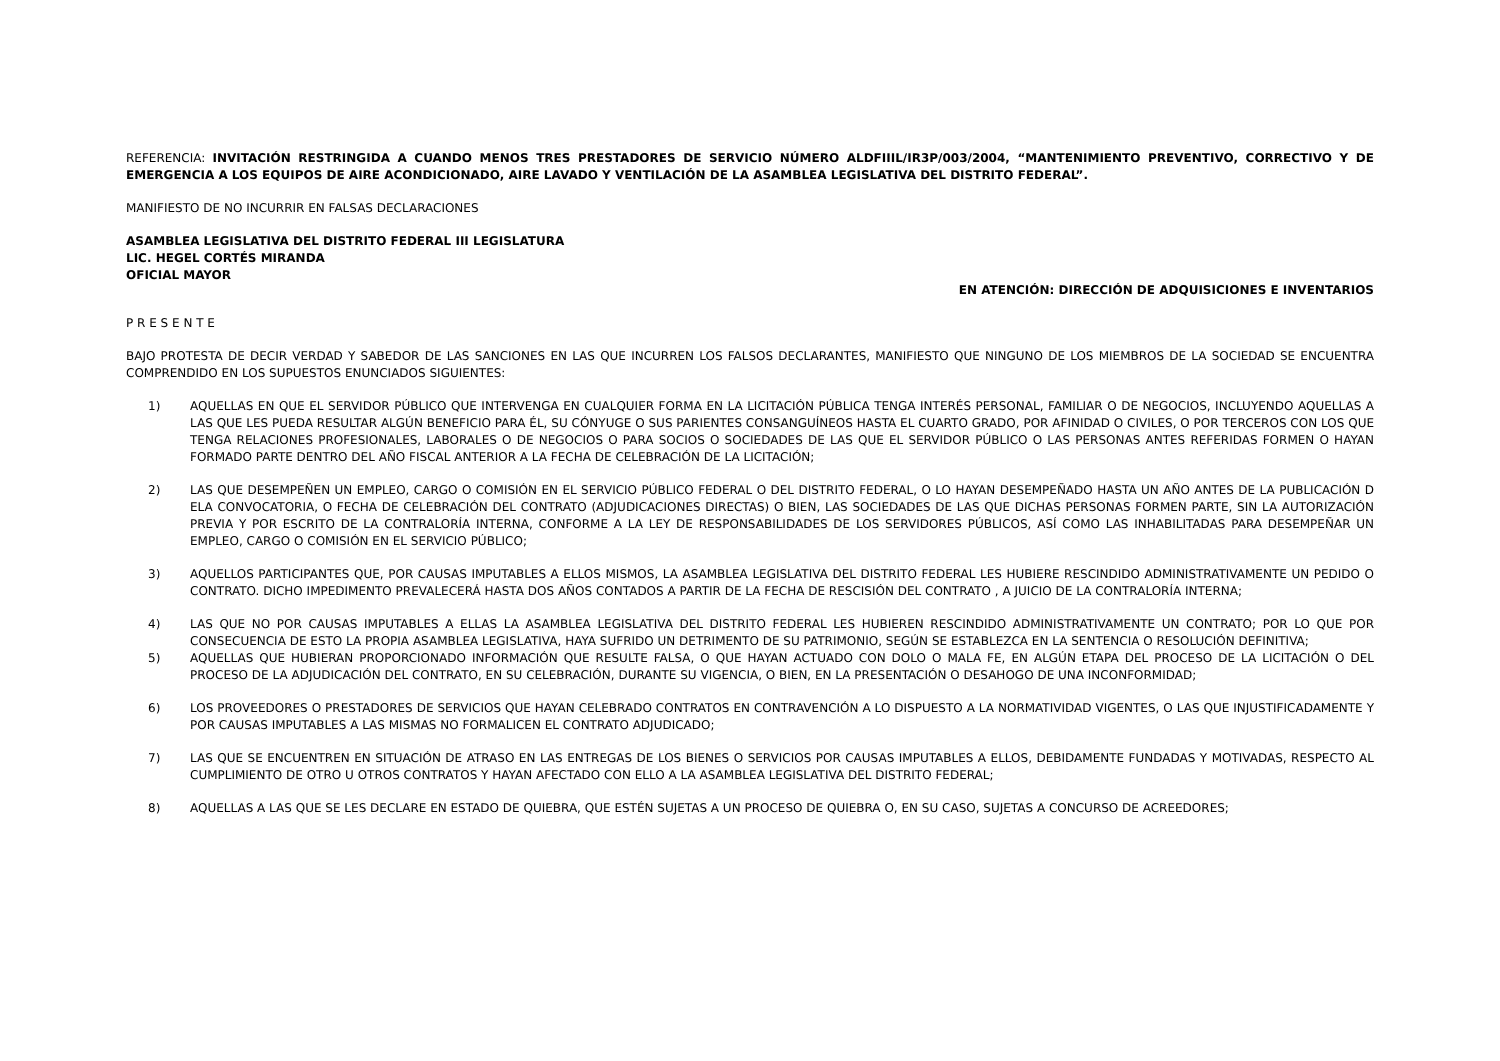REFERENCIA: INVITACIÓN RESTRINGIDA A CUANDO MENOS TRES PRESTADORES DE SERVICIO NÚMERO ALDFIIIL/IR3P/003/2004, “MANTENIMIENTO PREVENTIVO, CORRECTIVO Y DE EMERGENCIA A LOS EQUIPOS DE AIRE ACONDICIONADO, AIRE LAVADO Y VENTILACIÓN DE LA ASAMBLEA LEGISLATIVA DEL DISTRITO FEDERAL”.
MANIFIESTO DE NO INCURRIR EN FALSAS DECLARACIONES
ASAMBLEA LEGISLATIVA DEL DISTRITO FEDERAL III LEGISLATURA
LIC. HEGEL CORTÉS MIRANDA
OFICIAL MAYOR
EN ATENCIÓN: DIRECCIÓN DE ADQUISICIONES E INVENTARIOS
P R E S E N T E
BAJO PROTESTA DE DECIR VERDAD Y SABEDOR DE LAS SANCIONES EN LAS QUE INCURREN LOS FALSOS DECLARANTES, MANIFIESTO QUE NINGUNO DE LOS MIEMBROS DE LA SOCIEDAD SE ENCUENTRA COMPRENDIDO EN LOS SUPUESTOS ENUNCIADOS SIGUIENTES:
1) AQUELLAS EN QUE EL SERVIDOR PÚBLICO QUE INTERVENGA EN CUALQUIER FORMA EN LA LICITACIÓN PÚBLICA TENGA INTERÉS PERSONAL, FAMILIAR O DE NEGOCIOS, INCLUYENDO AQUELLAS A LAS QUE LES PUEDA RESULTAR ALGÚN BENEFICIO PARA ÉL, SU CÓNYUGE O SUS PARIENTES CONSANGUÍNEOS HASTA EL CUARTO GRADO, POR AFINIDAD O CIVILES, O POR TERCEROS CON LOS QUE TENGA RELACIONES PROFESIONALES, LABORALES O DE NEGOCIOS O PARA SOCIOS O SOCIEDADES DE LAS QUE EL SERVIDOR PÚBLICO O LAS PERSONAS ANTES REFERIDAS FORMEN O HAYAN FORMADO PARTE DENTRO DEL AÑO FISCAL ANTERIOR A LA FECHA DE CELEBRACIÓN DE LA LICITACIÓN;
2) LAS QUE DESEMPEÑEN UN EMPLEO, CARGO O COMISIÓN EN EL SERVICIO PÚBLICO FEDERAL O DEL DISTRITO FEDERAL, O LO HAYAN DESEMPEÑADO HASTA UN AÑO ANTES DE LA PUBLICACIÓN D ELA CONVOCATORIA, O FECHA DE CELEBRACIÓN DEL CONTRATO (ADJUDICACIONES DIRECTAS) O BIEN, LAS SOCIEDADES DE LAS QUE DICHAS PERSONAS FORMEN PARTE, SIN LA AUTORIZACIÓN PREVIA Y POR ESCRITO DE LA CONTRALORÍA INTERNA, CONFORME A LA LEY DE RESPONSABILIDADES DE LOS SERVIDORES PÚBLICOS, ASÍ COMO LAS INHABILITADAS PARA DESEMPEÑAR UN EMPLEO, CARGO O COMISIÓN EN EL SERVICIO PÚBLICO;
3) AQUELLOS PARTICIPANTES QUE, POR CAUSAS IMPUTABLES A ELLOS MISMOS, LA ASAMBLEA LEGISLATIVA DEL DISTRITO FEDERAL LES HUBIERE RESCINDIDO ADMINISTRATIVAMENTE UN PEDIDO O CONTRATO. DICHO IMPEDIMENTO PREVALECERÁ HASTA DOS AÑOS CONTADOS A PARTIR DE LA FECHA DE RESCISIÓN DEL CONTRATO , A JUICIO DE LA CONTRALORÍA INTERNA;
4) LAS QUE NO POR CAUSAS IMPUTABLES A ELLAS LA ASAMBLEA LEGISLATIVA DEL DISTRITO FEDERAL LES HUBIEREN RESCINDIDO ADMINISTRATIVAMENTE UN CONTRATO; POR LO QUE POR CONSECUENCIA DE ESTO LA PROPIA ASAMBLEA LEGISLATIVA, HAYA SUFRIDO UN DETRIMENTO DE SU PATRIMONIO, SEGÚN SE ESTABLEZCA EN LA SENTENCIA O RESOLUCIÓN DEFINITIVA;
5) AQUELLAS QUE HUBIERAN PROPORCIONADO INFORMACIÓN QUE RESULTE FALSA, O QUE HAYAN ACTUADO CON DOLO O MALA FE, EN ALGÚN ETAPA DEL PROCESO DE LA LICITACIÓN O DEL PROCESO DE LA ADJUDICACIÓN DEL CONTRATO, EN SU CELEBRACIÓN, DURANTE SU VIGENCIA, O BIEN, EN LA PRESENTACIÓN O DESAHOGO DE UNA INCONFORMIDAD;
6) LOS PROVEEDORES O PRESTADORES DE SERVICIOS QUE HAYAN CELEBRADO CONTRATOS EN CONTRAVENCIÓN A LO DISPUESTO A LA NORMATIVIDAD VIGENTES, O LAS QUE INJUSTIFICADAMENTE Y POR CAUSAS IMPUTABLES A LAS MISMAS NO FORMALICEN EL CONTRATO ADJUDICADO;
7) LAS QUE SE ENCUENTREN EN SITUACIÓN DE ATRASO EN LAS ENTREGAS DE LOS BIENES O SERVICIOS POR CAUSAS IMPUTABLES A ELLOS, DEBIDAMENTE FUNDADAS Y MOTIVADAS, RESPECTO AL CUMPLIMIENTO DE OTRO U OTROS CONTRATOS Y HAYAN AFECTADO CON ELLO A LA ASAMBLEA LEGISLATIVA DEL DISTRITO FEDERAL;
8) AQUELLAS A LAS QUE SE LES DECLARE EN ESTADO DE QUIEBRA, QUE ESTÉN SUJETAS A UN PROCESO DE QUIEBRA O, EN SU CASO, SUJETAS A CONCURSO DE ACREEDORES;